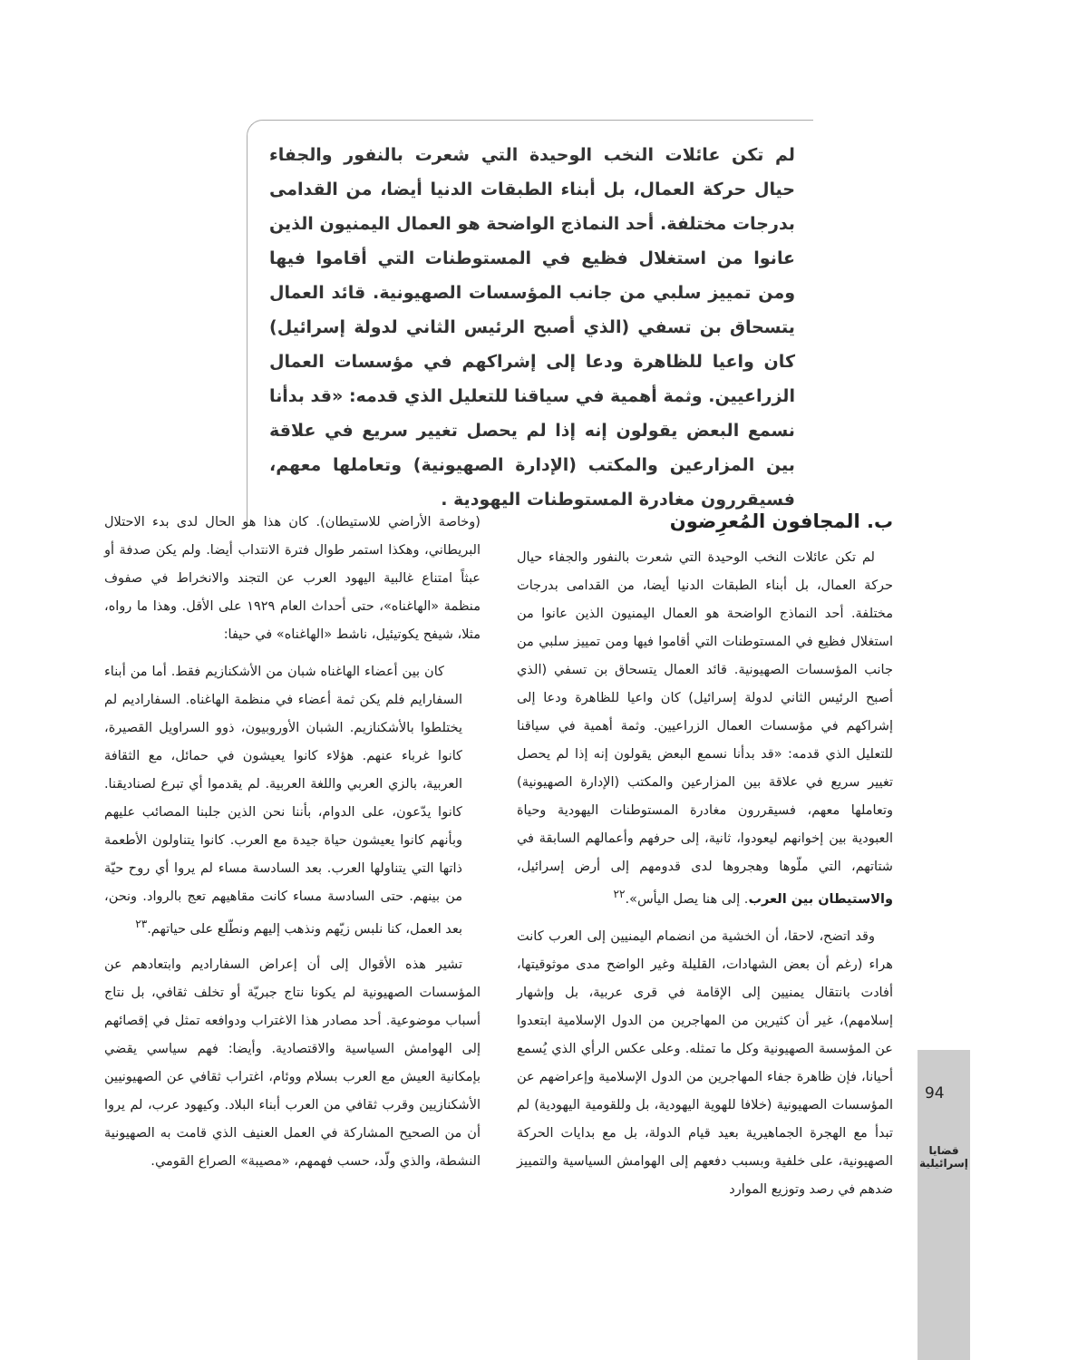لم تكن عائلات النخب الوحيدة التي شعرت بالنفور والجفاء حيال حركة العمال، بل أبناء الطبقات الدنيا أيضا، من القدامى بدرجات مختلفة. أحد النماذج الواضحة هو العمال اليمنيون الذين عانوا من استغلال فظيع في المستوطنات التي أقاموا فيها ومن تمييز سلبي من جانب المؤسسات الصهيونية. قائد العمال يتسحاق بن تسفي (الذي أصبح الرئيس الثاني لدولة إسرائيل) كان واعيا للظاهرة ودعا إلى إشراكهم في مؤسسات العمال الزراعيين. وثمة أهمية في سياقنا للتعليل الذي قدمه: «قد بدأنا نسمع البعض يقولون إنه إذا لم يحصل تغيير سريع في علاقة بين المزارعين والمكتب (الإدارة الصهيونية) وتعاملها معهم، فسيقررون مغادرة المستوطنات اليهودية .
ب. المجافون المُعرِضون
لم تكن عائلات النخب الوحيدة التي شعرت بالنفور والجفاء حيال حركة العمال، بل أبناء الطبقات الدنيا أيضا، من القدامى بدرجات مختلفة. أحد النماذج الواضحة هو العمال اليمنيون الذين عانوا من استغلال فظيع في المستوطنات التي أقاموا فيها ومن تمييز سلبي من جانب المؤسسات الصهيونية. قائد العمال يتسحاق بن تسفي (الذي أصبح الرئيس الثاني لدولة إسرائيل) كان واعيا للظاهرة ودعا إلى إشراكهم في مؤسسات العمال الزراعيين. وثمة أهمية في سياقنا للتعليل الذي قدمه: «قد بدأنا نسمع البعض يقولون إنه إذا لم يحصل تغيير سريع في علاقة بين المزارعين والمكتب (الإدارة الصهيونية) وتعاملها معهم، فسيقررون مغادرة المستوطنات اليهودية وحياة العبودية بين إخوانهم ليعودوا، ثانية، إلى حرفهم وأعمالهم السابقة في شتاتهم، التي ملّوها وهجروها لدى قدومهم إلى أرض إسرائيل، والاستيطان بين العرب. إلى هنا يصل اليأس».<sup>٢٢</sup>
وقد اتضح، لاحقا، أن الخشية من انضمام اليمنيين إلى العرب كانت هراء (رغم أن بعض الشهادات، القليلة وغير الواضح مدى موثوقيتها، أفادت بانتقال يمنيين إلى الإقامة في قرى عربية، بل وإشهار إسلامهم)، غير أن كثيرين من المهاجرين من الدول الإسلامية ابتعدوا عن المؤسسة الصهيونية وكل ما تمثله. وعلى عكس الرأي الذي يُسمع أحيانا، فإن ظاهرة جفاء المهاجرين من الدول الإسلامية وإعراضهم عن المؤسسات الصهيونية (خلافا للهوية اليهودية، بل وللقومية اليهودية) لم تبدأ مع الهجرة الجماهيرية بعيد قيام الدولة، بل مع بدايات الحركة الصهيونية، على خلفية وبسبب دفعهم إلى الهوامش السياسية والتمييز ضدهم في رصد وتوزيع الموارد
(وخاصة الأراضي للاستيطان). كان هذا هو الحال لدى بدء الاحتلال البريطاني، وهكذا استمر طوال فترة الانتداب أيضا. ولم يكن صدفة أو عبثاً امتناع غالبية اليهود العرب عن التجند والانخراط في صفوف منظمة «الهاغناه»، حتى أحداث العام ١٩٢٩ على الأقل. وهذا ما رواه، مثلا، شيفح يكوتيئيل، ناشط «الهاغناه» في حيفا:
كان بين أعضاء الهاغناه شبان من الأشكنازيم فقط. أما من أبناء السفارايم فلم يكن ثمة أعضاء في منظمة الهاغناه. السفاراديم لم يختلطوا بالأشكنازيم. الشبان الأوروبيون، ذوو السراويل القصيرة، كانوا غرباء عنهم. هؤلاء كانوا يعيشون في حمائل، مع الثقافة العربية، بالزي العربي واللغة العربية. لم يقدموا أي تبرع لصناديقنا. كانوا يدّعون، على الدوام، بأننا نحن الذين جلبنا المصائب عليهم وبأنهم كانوا يعيشون حياة جيدة مع العرب. كانوا يتناولون الأطعمة ذاتها التي يتناولها العرب. بعد السادسة مساء لم يروا أي روح حيّة من بينهم. حتى السادسة مساء كانت مقاهيهم تعج بالرواد. ونحن، بعد العمل، كنا نلبس زيّهم ونذهب إليهم ونطّلع على حياتهم.<sup>٢٣</sup>
تشير هذه الأقوال إلى أن إعراض السفاراديم وابتعادهم عن المؤسسات الصهيونية لم يكونا نتاج جبريّة أو تخلف ثقافي، بل نتاج أسباب موضوعية. أحد مصادر هذا الاغتراب ودوافعه تمثل في إقصائهم إلى الهوامش السياسية والاقتصادية. وأيضا: فهم سياسي يقضي بإمكانية العيش مع العرب بسلام ووئام، اغتراب ثقافي عن الصهيونيين الأشكنازيين وقرب ثقافي من العرب أبناء البلاد. وكيهود عرب، لم يروا أن من الصحيح المشاركة في العمل العنيف الذي قامت به الصهيونية النشطة، والذي ولّد، حسب فهمهم، «مصيبة» الصراع القومي.
94
قضايا
إسرائيلية